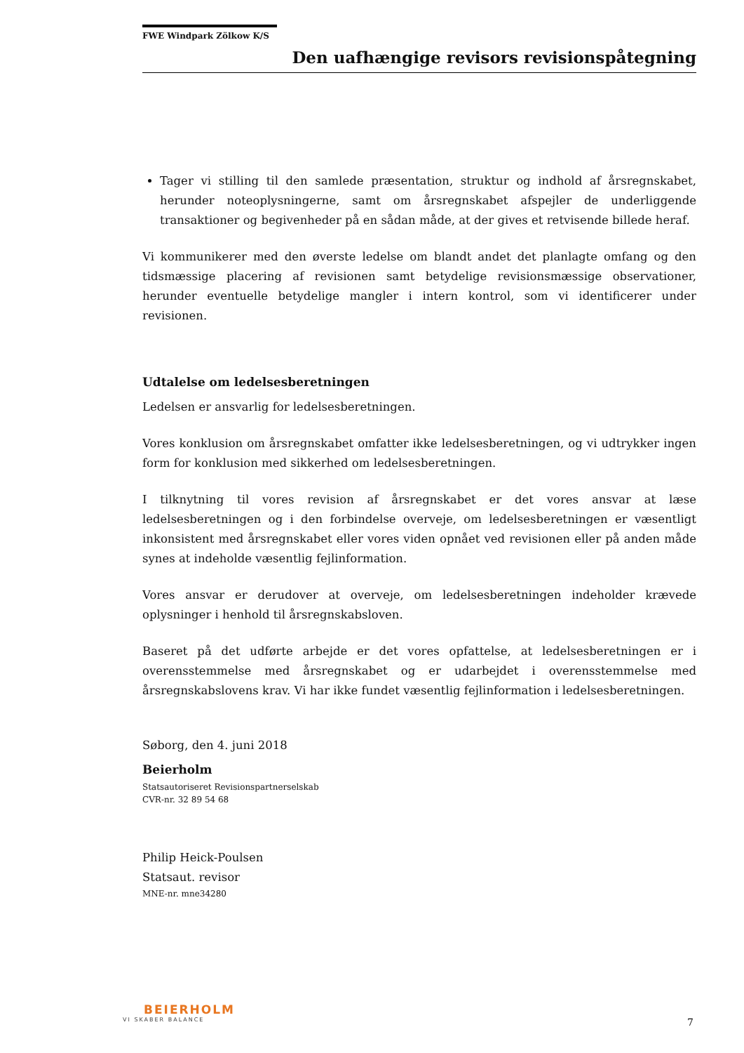FWE Windpark Zölkow K/S
Den uafhængige revisors revisionspåtegning
Tager vi stilling til den samlede præsentation, struktur og indhold af årsregnskabet, herunder noteoplysningerne, samt om årsregnskabet afspejler de underliggende transaktioner og begivenheder på en sådan måde, at der gives et retvisende billede heraf.
Vi kommunikerer med den øverste ledelse om blandt andet det planlagte omfang og den tidsmæssige placering af revisionen samt betydelige revisionsmæssige observationer, herunder eventuelle betydelige mangler i intern kontrol, som vi identificerer under revisionen.
Udtalelse om ledelsesberetningen
Ledelsen er ansvarlig for ledelsesberetningen.
Vores konklusion om årsregnskabet omfatter ikke ledelsesberetningen, og vi udtrykker ingen form for konklusion med sikkerhed om ledelsesberetningen.
I tilknytning til vores revision af årsregnskabet er det vores ansvar at læse ledelsesberetningen og i den forbindelse overveje, om ledelsesberetningen er væsentligt inkonsistent med årsregnskabet eller vores viden opnået ved revisionen eller på anden måde synes at indeholde væsentlig fejlinformation.
Vores ansvar er derudover at overveje, om ledelsesberetningen indeholder krævede oplysninger i henhold til årsregnskabsloven.
Baseret på det udførte arbejde er det vores opfattelse, at ledelsesberetningen er i overensstemmelse med årsregnskabet og er udarbejdet i overensstemmelse med årsregnskabslovens krav. Vi har ikke fundet væsentlig fejlinformation i ledelsesberetningen.
Søborg, den 4. juni 2018
Beierholm
Statsautoriseret Revisionspartnerselskab
CVR-nr. 32 89 54 68
Philip Heick-Poulsen
Statsaut. revisor
MNE-nr. mne34280
BEIERHOLM
VI SKABER BALANCE
7